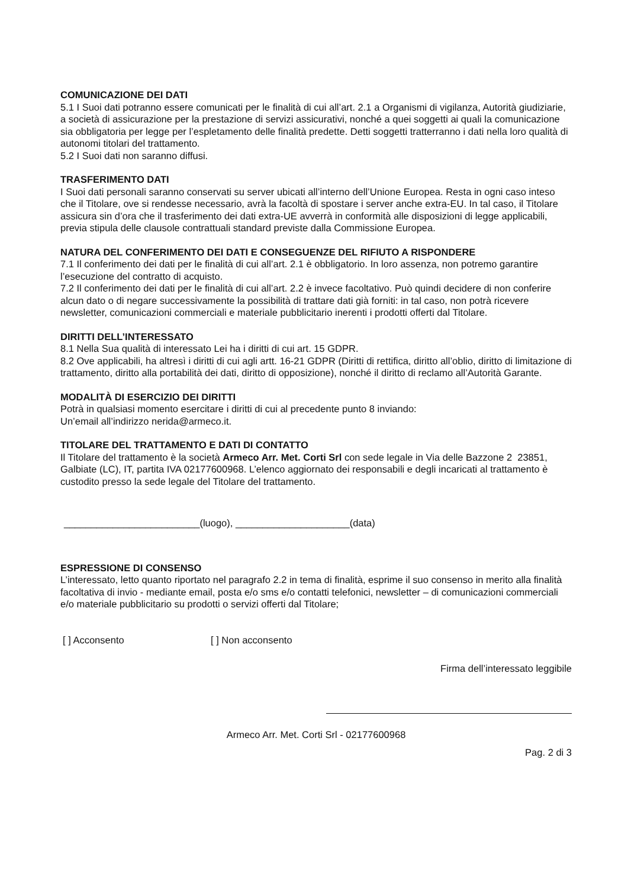COMUNICAZIONE DEI DATI
5.1 I Suoi dati potranno essere comunicati per le finalità di cui all’art. 2.1 a Organismi di vigilanza, Autorità giudiziarie, a società di assicurazione per la prestazione di servizi assicurativi, nonché a quei soggetti ai quali la comunicazione sia obbligatoria per legge per l’espletamento delle finalità predette. Detti soggetti tratterranno i dati nella loro qualità di autonomi titolari del trattamento.
5.2 I Suoi dati non saranno diffusi.
TRASFERIMENTO DATI
I Suoi dati personali saranno conservati su server ubicati all’interno dell’Unione Europea. Resta in ogni caso inteso che il Titolare, ove si rendesse necessario, avrà la facoltà di spostare i server anche extra-EU. In tal caso, il Titolare assicura sin d’ora che il trasferimento dei dati extra-UE avverrà in conformità alle disposizioni di legge applicabili, previa stipula delle clausole contrattuali standard previste dalla Commissione Europea.
NATURA DEL CONFERIMENTO DEI DATI E CONSEGUENZE DEL RIFIUTO A RISPONDERE
7.1 Il conferimento dei dati per le finalità di cui all’art. 2.1 è obbligatorio. In loro assenza, non potremo garantire l’esecuzione del contratto di acquisto.
7.2 Il conferimento dei dati per le finalità di cui all’art. 2.2 è invece facoltativo. Può quindi decidere di non conferire alcun dato o di negare successivamente la possibilità di trattare dati già forniti: in tal caso, non potrà ricevere newsletter, comunicazioni commerciali e materiale pubblicitario inerenti i prodotti offerti dal Titolare.
DIRITTI DELL’INTERESSATO
8.1 Nella Sua qualità di interessato Lei ha i diritti di cui art. 15 GDPR.
8.2 Ove applicabili, ha altresì i diritti di cui agli artt. 16-21 GDPR (Diritti di rettifica, diritto all’oblio, diritto di limitazione di trattamento, diritto alla portabilità dei dati, diritto di opposizione), nonché il diritto di reclamo all’Autorità Garante.
MODALITÀ DI ESERCIZIO DEI DIRITTI
Potrà in qualsiasi momento esercitare i diritti di cui al precedente punto 8 inviando:
Un’email all’indirizzo nerida@armeco.it.
TITOLARE DEL TRATTAMENTO E DATI DI CONTATTO
Il Titolare del trattamento è la società Armeco Arr. Met. Corti Srl con sede legale in Via delle Bazzone 2 23851, Galbiate (LC), IT, partita IVA 02177600968. L’elenco aggiornato dei responsabili e degli incaricati al trattamento è custodito presso la sede legale del Titolare del trattamento.
_________________________(luogo), _____________________(data)
ESPRESSIONE DI CONSENSO
L’interessato, letto quanto riportato nel paragrafo 2.2 in tema di finalità, esprime il suo consenso in merito alla finalità facoltativa di invio - mediante email, posta e/o sms e/o contatti telefonici, newsletter – di comunicazioni commerciali e/o materiale pubblicitario su prodotti o servizi offerti dal Titolare;
[ ] Acconsento [ ] Non acconsento
Firma dell’interessato leggibile
Armeco Arr. Met. Corti Srl - 02177600968
Pag. 2 di 3